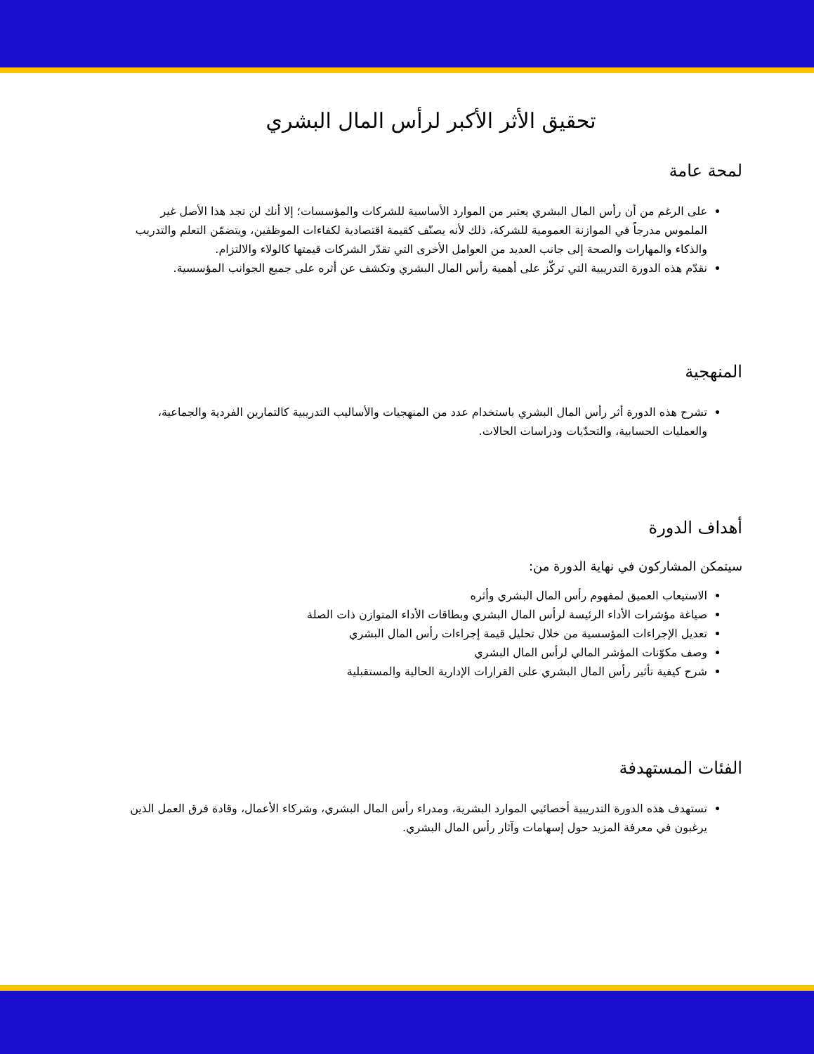تحقيق الأثر الأكبر لرأس المال البشري
لمحة عامة
على الرغم من أن رأس المال البشري يعتبر من الموارد الأساسية للشركات والمؤسسات؛ إلا أنك لن تجد هذا الأصل غير الملموس مدرجاً في الموازنة العمومية للشركة، ذلك لأنه يصنّف كقيمة اقتصادية لكفاءات الموظفين، ويتضمّن التعلم والتدريب والذكاء والمهارات والصحة إلى جانب العديد من العوامل الأخرى التي تقدّر الشركات قيمتها كالولاء والالتزام.
نقدّم هذه الدورة التدريبية التي تركّز على أهمية رأس المال البشري وتكشف عن أثره على جميع الجوانب المؤسسية.
المنهجية
تشرح هذه الدورة أثر رأس المال البشري باستخدام عدد من المنهجيات والأساليب التدريبية كالتمارين الفردية والجماعية، والعمليات الحسابية، والتحدّيات ودراسات الحالات.
أهداف الدورة
سيتمكن المشاركون في نهاية الدورة من:
الاستيعاب العميق لمفهوم رأس المال البشري وأثره
صياغة مؤشرات الأداء الرئيسة لرأس المال البشري وبطاقات الأداء المتوازن ذات الصلة
تعديل الإجراءات المؤسسية من خلال تحليل قيمة إجراءات رأس المال البشري
وصف مكوّنات المؤشر المالي لرأس المال البشري
شرح كيفية تأثير رأس المال البشري على القرارات الإدارية الحالية والمستقبلية
الفئات المستهدفة
تستهدف هذه الدورة التدريبية أخصائيي الموارد البشرية، ومدراء رأس المال البشري، وشركاء الأعمال، وقادة فرق العمل الذين يرغبون في معرفة المزيد حول إسهامات وآثار رأس المال البشري.